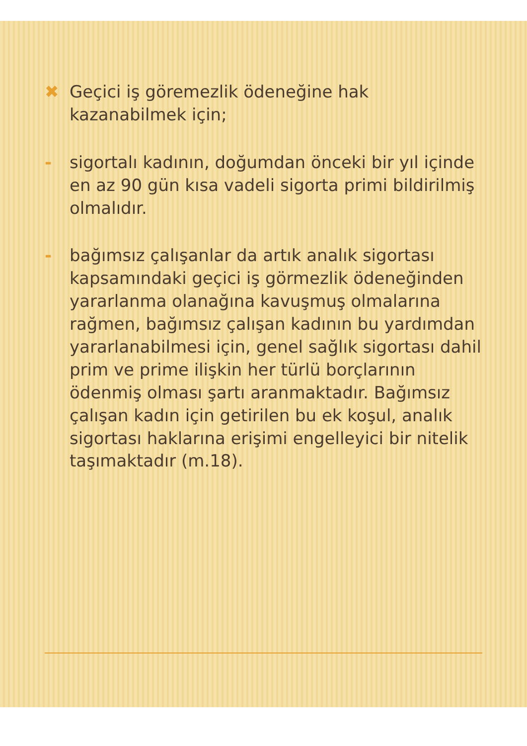✖ Geçici iş göremezlik ödeneğine hak kazanabilmek için;
- sigortalı kadının, doğumdan önceki bir yıl içinde en az 90 gün kısa vadeli sigorta primi bildirilmiş olmalıdır.
- bağımsız çalışanlar da artık analık sigortası kapsamındaki geçici iş görmezlik ödeneğinden yararlanma olanağına kavuşmuş olmalarına rağmen, bağımsız çalışan kadının bu yardımdan yararlanabilmesi için, genel sağlık sigortası dahil prim ve prime ilişkin her türlü borçlarının ödenmiş olması şartı aranmaktadır. Bağımsız çalışan kadın için getirilen bu ek koşul, analık sigortası haklarına erişimi engelleyici bir nitelik taşımaktadır (m.18).